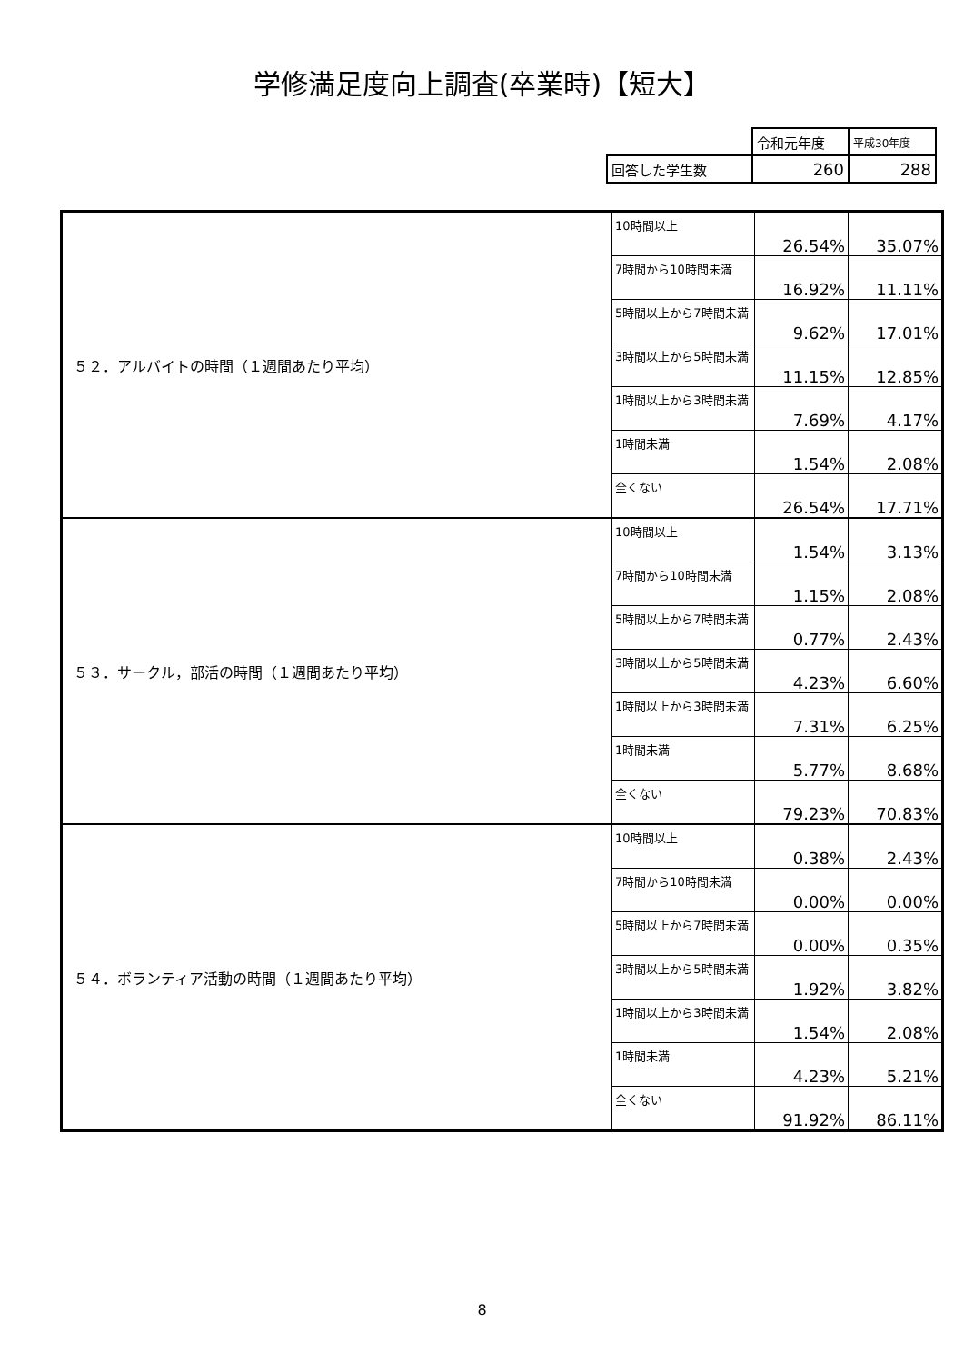学修満足度向上調査(卒業時)【短大】
| | 令和元年度 | 平成30年度 |
| 回答した学生数 | 260 | 288 |
| ５２．アルバイトの時間（１週間あたり平均） | 10時間以上 | 26.54% | 35.07% |
| | 7時間から10時間未満 | 16.92% | 11.11% |
| | 5時間以上から7時間未満 | 9.62% | 17.01% |
| | 3時間以上から5時間未満 | 11.15% | 12.85% |
| | 1時間以上から3時間未満 | 7.69% | 4.17% |
| | 1時間未満 | 1.54% | 2.08% |
| | 全くない | 26.54% | 17.71% |
| ５３．サークル，部活の時間（１週間あたり平均） | 10時間以上 | 1.54% | 3.13% |
| | 7時間から10時間未満 | 1.15% | 2.08% |
| | 5時間以上から7時間未満 | 0.77% | 2.43% |
| | 3時間以上から5時間未満 | 4.23% | 6.60% |
| | 1時間以上から3時間未満 | 7.31% | 6.25% |
| | 1時間未満 | 5.77% | 8.68% |
| | 全くない | 79.23% | 70.83% |
| ５４．ボランティア活動の時間（１週間あたり平均） | 10時間以上 | 0.38% | 2.43% |
| | 7時間から10時間未満 | 0.00% | 0.00% |
| | 5時間以上から7時間未満 | 0.00% | 0.35% |
| | 3時間以上から5時間未満 | 1.92% | 3.82% |
| | 1時間以上から3時間未満 | 1.54% | 2.08% |
| | 1時間未満 | 4.23% | 5.21% |
| | 全くない | 91.92% | 86.11% |
8